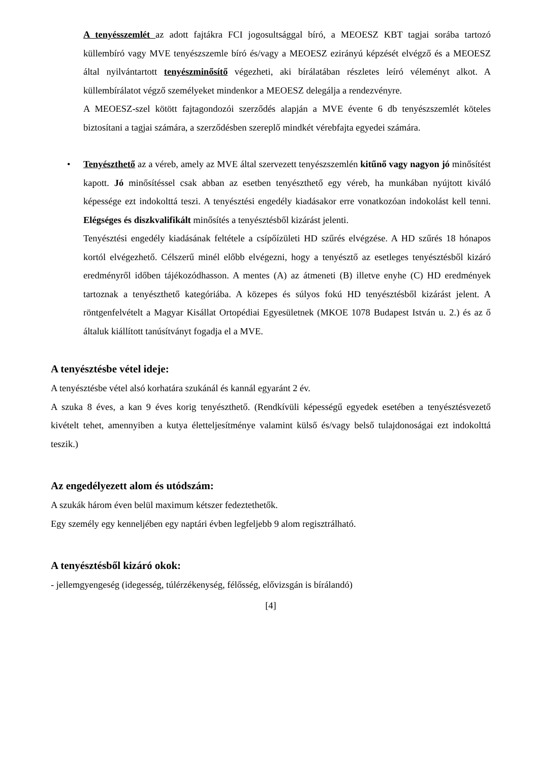A tenyésszemlét az adott fajtákra FCI jogosultsággal bíró, a MEOESZ KBT tagjai sorába tartozó küllembíró vagy MVE tenyészszemle bíró és/vagy a MEOESZ ezirányú képzését elvégző és a MEOESZ által nyilvántartott tenyészminősítő végezheti, aki bírálatában részletes leíró véleményt alkot. A küllembírálatot végző személyeket mindenkor a MEOESZ delegálja a rendezvényre.
A MEOESZ-szel kötött fajtagondozói szerződés alapján a MVE évente 6 db tenyészszemlét köteles biztosítani a tagjai számára, a szerződésben szereplő mindkét vérebfajta egyedei számára.
• Tenyészthető az a véreb, amely az MVE által szervezett tenyészszemlén kitűnő vagy nagyon jó minősítést kapott. Jó minősítéssel csak abban az esetben tenyészthető egy véreb, ha munkában nyújtott kiváló képessége ezt indokolttá teszi. A tenyésztési engedély kiadásakor erre vonatkozóan indokolást kell tenni. Elégséges és diszkvalifikált minősítés a tenyésztésből kizárást jelenti.
Tenyésztési engedély kiadásának feltétele a csípőízületi HD szűrés elvégzése. A HD szűrés 18 hónapos kortól elvégezhető. Célszerű minél előbb elvégezni, hogy a tenyésztő az esetleges tenyésztésből kizáró eredményről időben tájékozódhasson. A mentes (A) az átmeneti (B) illetve enyhe (C) HD eredmények tartoznak a tenyészthető kategóriába. A közepes és súlyos fokú HD tenyésztésből kizárást jelent. A röntgenfelvételt a Magyar Kisállat Ortopédiai Egyesületnek (MKOE 1078 Budapest István u. 2.) és az ő általuk kiállított tanúsítványt fogadja el a MVE.
A tenyésztésbe vétel ideje:
A tenyésztésbe vétel alsó korhatára szukánál és kannál egyaránt 2 év.
A szuka 8 éves, a kan 9 éves korig tenyészthető. (Rendkívüli képességű egyedek esetében a tenyésztésvezető kivételt tehet, amennyiben a kutya életteljesítménye valamint külső és/vagy belső tulajdonoságai ezt indokolttá teszik.)
Az engedélyezett alom és utódszám:
A szukák három éven belül maximum kétszer fedeztethetők.
Egy személy egy kenneljében egy naptári évben legfeljebb 9 alom regisztrálható.
A tenyésztésből kizáró okok:
- jellemgyengeség (idegesség, túlérzékenység, félősség, elővizsgán is bírálandó)
[4]